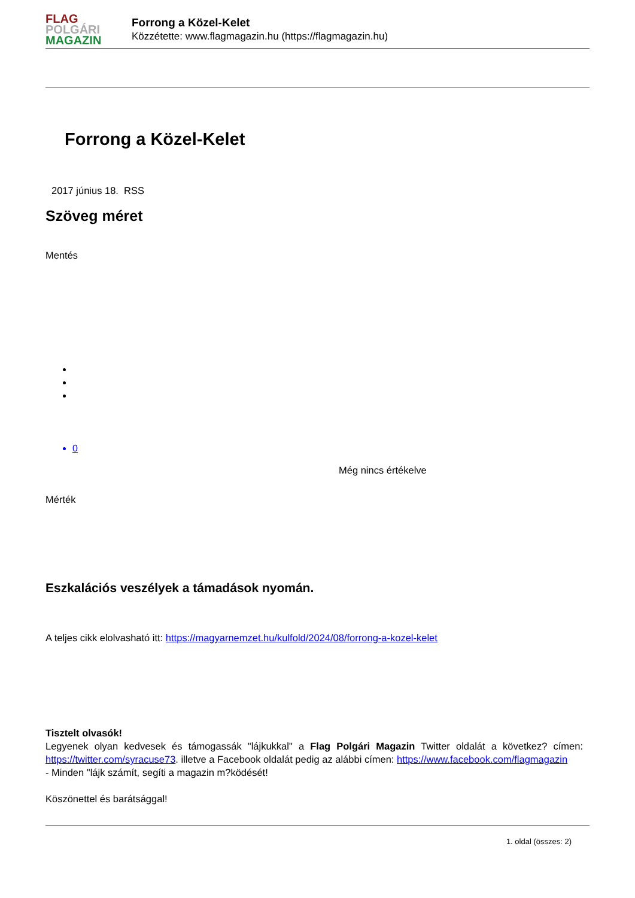FLAG
POLGÁRI
MAGAZIN
Forrong a Közel-Kelet
Közzétette: www.flagmagazin.hu (https://flagmagazin.hu)
Forrong a Közel-Kelet
2017 június 18. RSS
Szöveg méret
Mentés
0
Még nincs értékelve
Mérték
Eszkalációs veszélyek a támadások nyomán.
A teljes cikk elolvasható itt: https://magyarnemzet.hu/kulfold/2024/08/forrong-a-kozel-kelet
Tisztelt olvasók!
Legyenek olyan kedvesek és támogassák "lájkukkal" a Flag Polgári Magazin Twitter oldalát a következ? címen: https://twitter.com/syracuse73. illetve a Facebook oldalát pedig az alábbi címen: https://www.facebook.com/flagmagazin
- Minden "lájk számít, segíti a magazin m?ködését!
Köszönettel és barátsággal!
1. oldal (összes: 2)